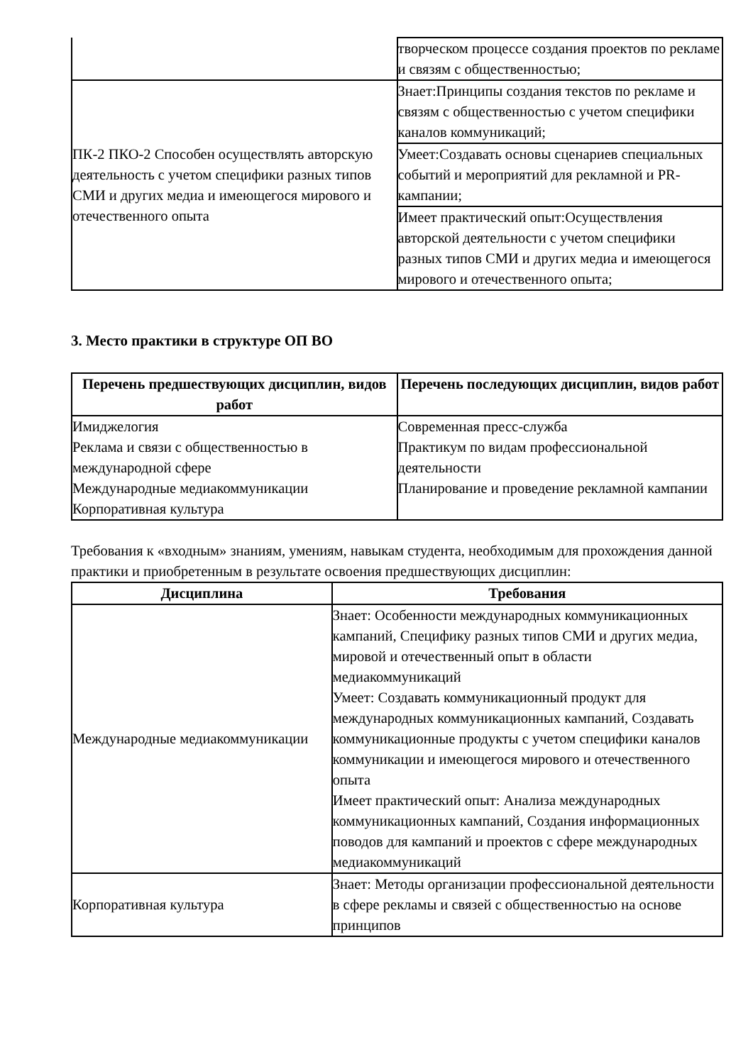| | творческом процессе создания проектов по рекламе и связям с общественностью; |
| ПК-2 ПКО-2 Способен осуществлять авторскую деятельность с учетом специфики разных типов СМИ и других медиа и имеющегося мирового и отечественного опыта | Знает:Принципы создания текстов по рекламе и связям с общественностью с учетом специфики каналов коммуникаций; |
| | Умеет:Создавать основы сценариев специальных событий и мероприятий для рекламной и PR-кампании; |
| | Имеет практический опыт:Осуществления авторской деятельности с учетом специфики разных типов СМИ и других медиа и имеющегося мирового и отечественного опыта; |
3. Место практики в структуре ОП ВО
| Перечень предшествующих дисциплин, видов работ | Перечень последующих дисциплин, видов работ |
| --- | --- |
| Имиджелогия Реклама и связи с общественностью в международной сфере Международные медиакоммуникации Корпоративная культура | Современная пресс-служба Практикум по видам профессиональной деятельности Планирование и проведение рекламной кампании |
Требования к «входным» знаниям, умениям, навыкам студента, необходимым для прохождения данной практики и приобретенным в результате освоения предшествующих дисциплин:
| Дисциплина | Требования |
| --- | --- |
| Международные медиакоммуникации | Знает: Особенности международных коммуникационных кампаний, Специфику разных типов СМИ и других медиа, мировой и отечественный опыт в области медиакоммуникаций Умеет: Создавать коммуникационный продукт для международных коммуникационных кампаний, Создавать коммуникационные продукты с учетом специфики каналов коммуникации и имеющегося мирового и отечественного опыта Имеет практический опыт: Анализа международных коммуникационных кампаний, Создания информационных поводов для кампаний и проектов с сфере международных медиакоммуникаций |
| Корпоративная культура | Знает: Методы организации профессиональной деятельности в сфере рекламы и связей с общественностью на основе принципов |